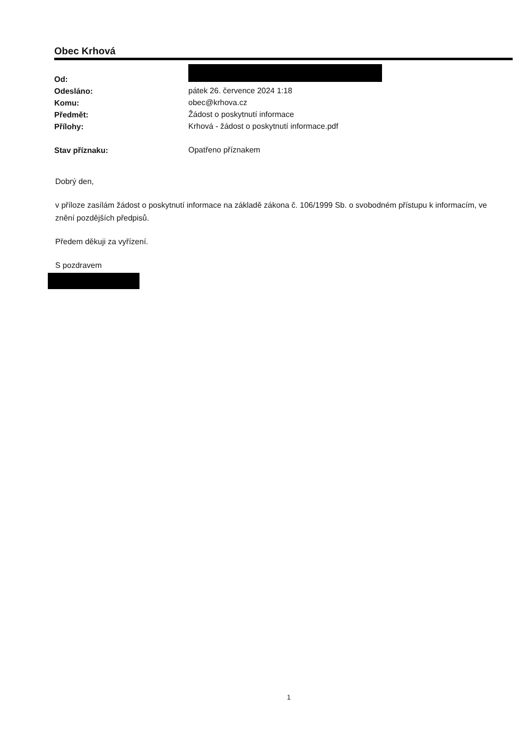Obec Krhová
| Od: | |
| Odesláno: | pátek 26. července 2024 1:18 |
| Komu: | obec@krhova.cz |
| Předmět: | Žádost o poskytnutí informace |
| Přílohy: | Krhová - žádost o poskytnutí informace.pdf |
| Stav příznaku: | Opatřeno příznakem |
Dobrý den,
v příloze zasílám žádost o poskytnutí informace na základě zákona č. 106/1999 Sb. o svobodném přístupu k informacím, ve znění pozdějších předpisů.
Předem děkuji za vyřízení.
S pozdravem
1